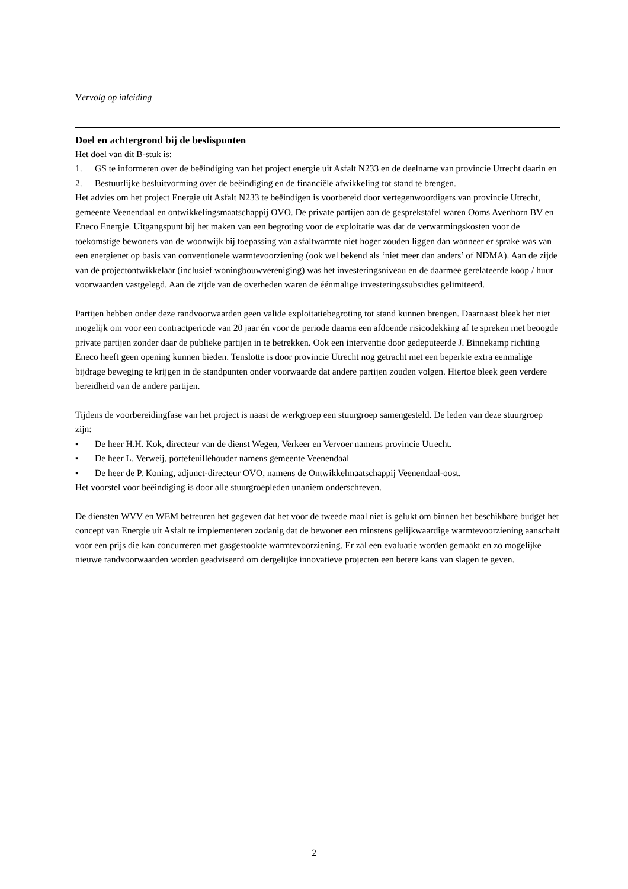Vervolg op inleiding
Doel en achtergrond bij de beslispunten
Het doel van dit B-stuk is:
1. GS te informeren over de beëindiging van het project energie uit Asfalt N233 en de deelname van provincie Utrecht daarin en
2. Bestuurlijke besluitvorming over de beëindiging en de financiële afwikkeling tot stand te brengen.
Het advies om het project Energie uit Asfalt N233 te beëindigen is voorbereid door vertegenwoordigers van provincie Utrecht, gemeente Veenendaal en ontwikkelingsmaatschappij OVO. De private partijen aan de gesprekstafel waren Ooms Avenhorn BV en Eneco Energie. Uitgangspunt bij het maken van een begroting voor de exploitatie was dat de verwarmingskosten voor de toekomstige bewoners van de woonwijk bij toepassing van asfaltwarmte niet hoger zouden liggen dan wanneer er sprake was van een energienet op basis van conventionele warmtevoorziening (ook wel bekend als ‘niet meer dan anders’ of NDMA). Aan de zijde van de projectontwikkelaar (inclusief woningbouwvereniging) was het investeringsniveau en de daarmee gerelateerde koop / huur voorwaarden vastgelegd. Aan de zijde van de overheden waren de éénmalige investeringssubsidies gelimiteerd.
Partijen hebben onder deze randvoorwaarden geen valide exploitatiebegroting tot stand kunnen brengen. Daarnaast bleek het niet mogelijk om voor een contractperiode van 20 jaar én voor de periode daarna een afdoende risicodekking af te spreken met beoogde private partijen zonder daar de publieke partijen in te betrekken. Ook een interventie door gedeputeerde J. Binnekamp richting Eneco heeft geen opening kunnen bieden. Tenslotte is door provincie Utrecht nog getracht met een beperkte extra eenmalige bijdrage beweging te krijgen in de standpunten onder voorwaarde dat andere partijen zouden volgen. Hiertoe bleek geen verdere bereidheid van de andere partijen.
Tijdens de voorbereidingfase van het project is naast de werkgroep een stuurgroep samengesteld. De leden van deze stuurgroep zijn:
▪ De heer H.H. Kok, directeur van de dienst Wegen, Verkeer en Vervoer namens provincie Utrecht.
▪ De heer L. Verweij, portefeuillehouder namens gemeente Veenendaal
▪ De heer de P. Koning, adjunct-directeur OVO, namens de Ontwikkelmaatschappij Veenendaal-oost.
Het voorstel voor beëindiging is door alle stuurgroepleden unaniem onderschreven.
De diensten WVV en WEM betreuren het gegeven dat het voor de tweede maal niet is gelukt om binnen het beschikbare budget het concept van Energie uit Asfalt te implementeren zodanig dat de bewoner een minstens gelijkwaardige warmtevoorziening aanschaft voor een prijs die kan concurreren met gasgestookte warmtevoorziening. Er zal een evaluatie worden gemaakt en zo mogelijke nieuwe randvoorwaarden worden geadviseerd om dergelijke innovatieve projecten een betere kans van slagen te geven.
2